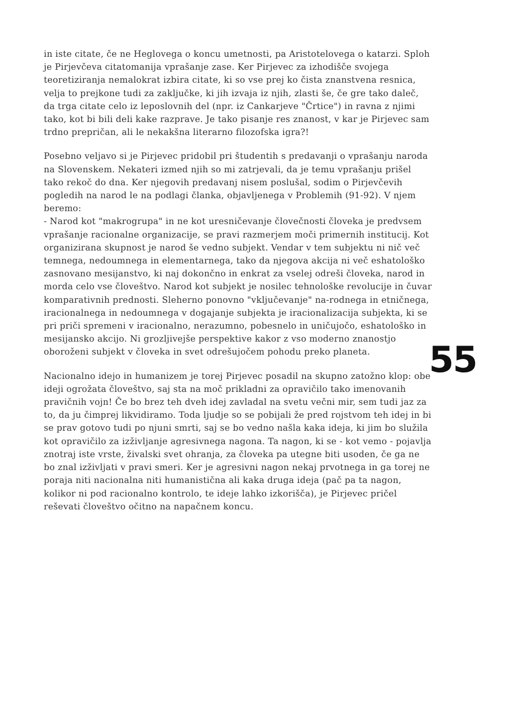in iste citate, če ne Heglovega o koncu umetnosti, pa Aristotelovega o katarzi. Sploh je Pirjevčeva citatomanija vprašanje zase. Ker Pirjevec za izhodišče svojega teoretiziranja nemalokrat izbira citate, ki so vse prej ko čista znanstvena resnica, velja to prejkone tudi za zaključke, ki jih izvaja iz njih, zlasti še, če gre tako daleč, da trga citate celo iz leposlovnih del (npr. iz Cankarjeve "Črtice") in ravna z njimi tako, kot bi bili deli kake razprave. Je tako pisanje res znanost, v kar je Pirjevec sam trdno prepričan, ali le nekakšna literarno filozofska igra?!
Posebno veljavo si je Pirjevec pridobil pri študentih s predavanji o vprašanju naroda na Slovenskem. Nekateri izmed njih so mi zatrjevali, da je temu vprašanju prišel tako rekoč do dna. Ker njegovih predavanj nisem poslušal, sodim o Pirjevčevih pogledih na narod le na podlagi članka, objavljenega v Problemih (91-92). V njem beremo:
- Narod kot "makrogrupa" in ne kot uresničevanje človečnosti človeka je predvsem vprašanje racionalne organizacije, se pravi razmerjem moči primernih institucij. Kot organizirana skupnost je narod še vedno subjekt. Vendar v tem subjektu ni nič več temnega, nedoumnega in elementarnega, tako da njegova akcija ni več eshatološko zasnovano mesijanstvo, ki naj dokončno in enkrat za vselej odreši človeka, narod in morda celo vse človeštvo. Narod kot subjekt je nosilec tehnološke revolucije in čuvar komparativnih prednosti. Sleherno ponovno "vključevanje" na-rodnega in etničnega, iracionalnega in nedoumnega v dogajanje subjekta je iracionalizacija subjekta, ki se pri priči spremeni v iracionalno, nerazumno, pobesnelo in uničujočo, eshatološko in mesijansko akcijo. Ni grozljivejše perspektive kakor z vso moderno znanostjo oboroženi subjekt v človeka in svet odrešujočem pohodu preko planeta.
Nacionalno idejo in humanizem je torej Pirjevec posadil na skupno zatožno klop: obe ideji ogrožata človeštvo, saj sta na moč prikladni za opravičilo tako imenovanih pravičnih vojn! Če bo brez teh dveh idej zavladal na svetu večni mir, sem tudi jaz za to, da ju čimprej likvidiramo. Toda ljudje so se pobijali že pred rojstvom teh idej in bi se prav gotovo tudi po njuni smrti, saj se bo vedno našla kaka ideja, ki jim bo služila kot opravičilo za izživljanje agresivnega nagona. Ta nagon, ki se - kot vemo - pojavlja znotraj iste vrste, živalski svet ohranja, za človeka pa utegne biti usoden, če ga ne bo znal izživljati v pravi smeri. Ker je agresivni nagon nekaj prvotnega in ga torej ne poraja niti nacionalna niti humanistična ali kaka druga ideja (pač pa ta nagon, kolikor ni pod racionalno kontrolo, te ideje lahko izkorišča), je Pirjevec pričel reševati človeštvo očitno na napačnem koncu.
55